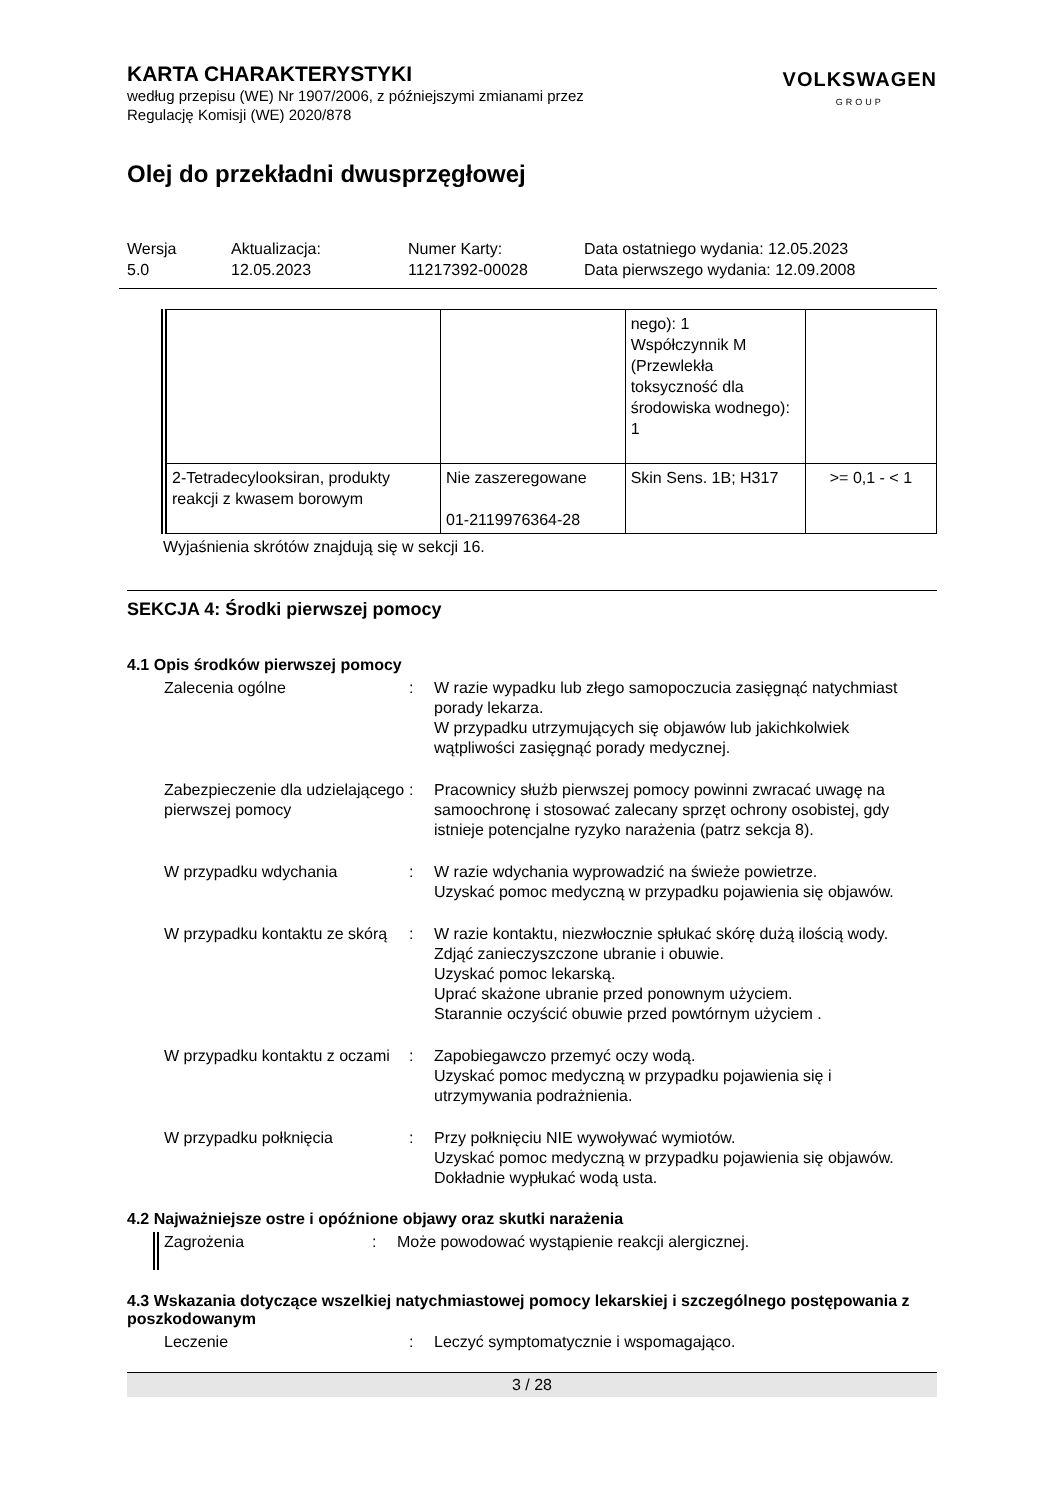VOLKSWAGEN
GROUP
KARTA CHARAKTERYSTYKI
według przepisu (WE) Nr 1907/2006, z późniejszymi zmianami przez
Regulację Komisji (WE) 2020/878
Olej do przekładni dwusprzęgłowej
Wersja
5.0
Aktualizacja:
12.05.2023
Numer Karty:
11217392-00028
Data ostatniego wydania: 12.05.2023
Data pierwszego wydania: 12.09.2008
| | | nego): 1 Współczynnik M (Przewlekła toksyczność dla środowiska wodnego): 1 | |
| 2-Tetradecylooksiran, produkty reakcji z kwasem borowym | Nie zaszeregowane 01-2119976364-28 | Skin Sens. 1B; H317 | >= 0,1 - < 1 |
Wyjaśnienia skrótów znajdują się w sekcji 16.
SEKCJA 4: Środki pierwszej pomocy
4.1 Opis środków pierwszej pomocy
Zalecenia ogólne : W razie wypadku lub złego samopoczucia zasięgnąć natychmiast porady lekarza.
W przypadku utrzymujących się objawów lub jakichkolwiek wątpliwości zasięgnąć porady medycznej.
Zabezpieczenie dla udzielającego pierwszej pomocy
: Pracownicy służb pierwszej pomocy powinni zwracać uwagę na samoochronę i stosować zalecany sprzęt ochrony osobistej, gdy istnieje potencjalne ryzyko narażenia (patrz sekcja 8).
W przypadku wdychania : W razie wdychania wyprowadzić na świeże powietrze.
Uzyskać pomoc medyczną w przypadku pojawienia się objawów.
W przypadku kontaktu ze skórą
: W razie kontaktu, niezwłocznie spłukać skórę dużą ilością wody.
Zdjąć zanieczyszczone ubranie i obuwie.
Uzyskać pomoc lekarską.
Uprać skażone ubranie przed ponownym użyciem.
Starannie oczyścić obuwie przed powtórnym użyciem .
W przypadku kontaktu z oczami
: Zapobiegawczo przemyć oczy wodą.
Uzyskać pomoc medyczną w przypadku pojawienia się i utrzymywania podrażnienia.
W przypadku połknięcia : Przy połknięciu NIE wywoływać wymiotów.
Uzyskać pomoc medyczną w przypadku pojawienia się objawów.
Dokładnie wypłukać wodą usta.
4.2 Najważniejsze ostre i opóźnione objawy oraz skutki narażenia
Zagrożenia
: Może powodować wystąpienie reakcji alergicznej.
4.3 Wskazania dotyczące wszelkiej natychmiastowej pomocy lekarskiej i szczególnego postępowania z poszkodowanym
Leczenie : Leczyć symptomatycznie i wspomagająco.
3 / 28